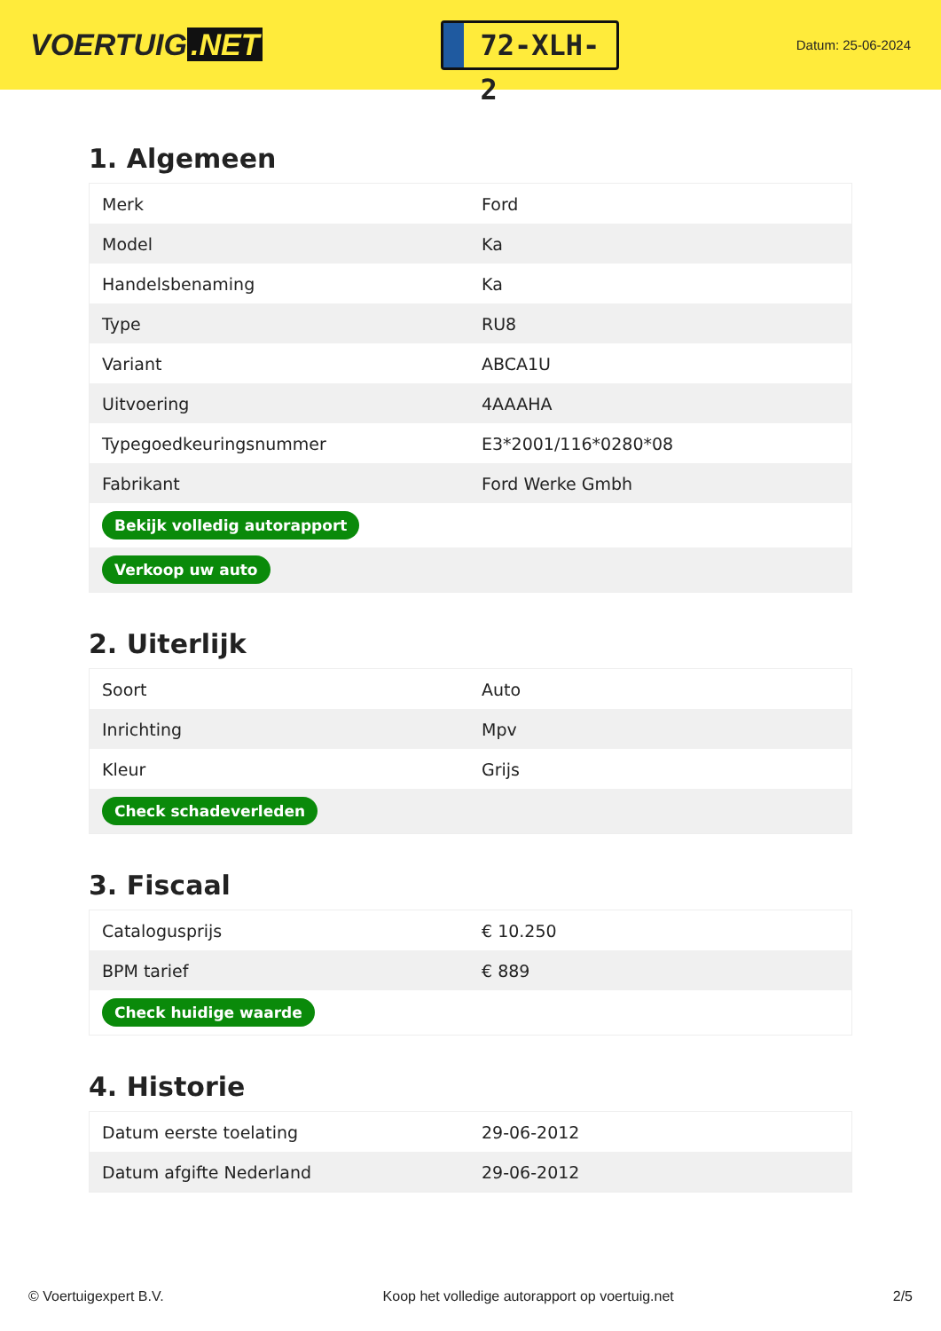VOERTUIG.NET
72-XLH-2
Datum: 25-06-2024
1. Algemeen
| Merk | Ford |
| Model | Ka |
| Handelsbenaming | Ka |
| Type | RU8 |
| Variant | ABCA1U |
| Uitvoering | 4AAAHA |
| Typegoedkeuringsnummer | E3*2001/116*0280*08 |
| Fabrikant | Ford Werke Gmbh |
| Bekijk volledig autorapport | |
| Verkoop uw auto | |
2. Uiterlijk
| Soort | Auto |
| Inrichting | Mpv |
| Kleur | Grijs |
| Check schadeverleden | |
3. Fiscaal
| Catalogusprijs | € 10.250 |
| BPM tarief | € 889 |
| Check huidige waarde | |
4. Historie
| Datum eerste toelating | 29-06-2012 |
| Datum afgifte Nederland | 29-06-2012 |
© Voertuigexpert B.V. Koop het volledige autorapport op voertuig.net 2/5